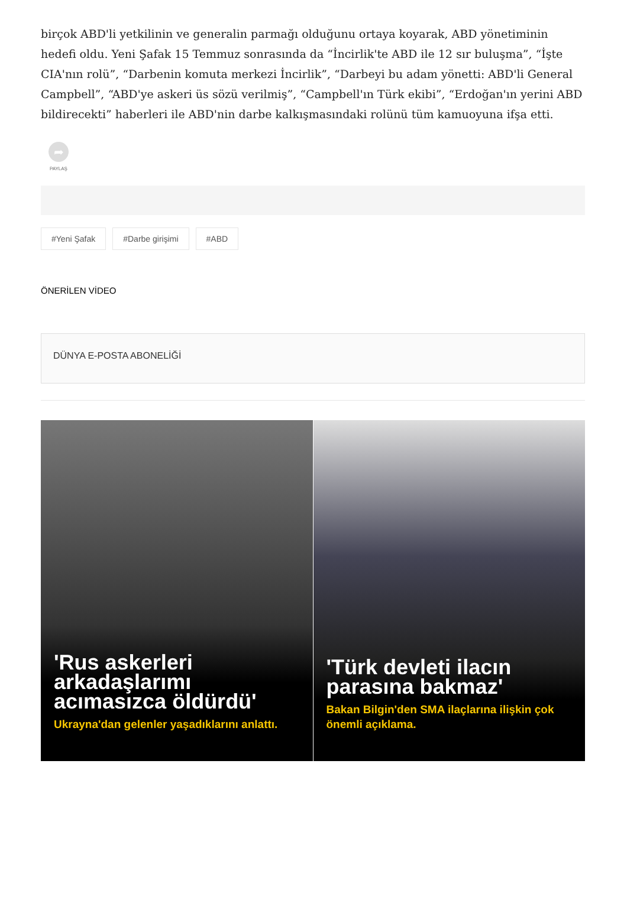birçok ABD'li yetkilinin ve generalin parmağı olduğunu ortaya koyarak, ABD yönetiminin hedefi oldu. Yeni Şafak 15 Temmuz sonrasında da “İncirlik'te ABD ile 12 sır buluşma”, “İşte CIA'nın rolü”, “Darbenin komuta merkezi İncirlik”, “Darbeyi bu adam yönetti: ABD'li General Campbell”, “ABD'ye askeri üs sözü verilmiş”, “Campbell'ın Türk ekibi”, “Erdoğan'ın yerini ABD bildirecekti” haberleri ile ABD'nin darbe kalkışmasındaki rolünü tüm kamuoyuna ifşa etti.
➦
PAYLAŞ
#Yeni Şafak #Darbe girişimi #ABD
ÖNERİLEN VİDEO
DÜNYA E-POSTA ABONELİĞİ
'Rus askerleri arkadaşlarımı acımasızca öldürdü'
Ukrayna'dan gelenler yaşadıklarını anlattı.
'Türk devleti ilacın parasına bakmaz'
Bakan Bilgin'den SMA ilaçlarına ilişkin çok önemli açıklama.